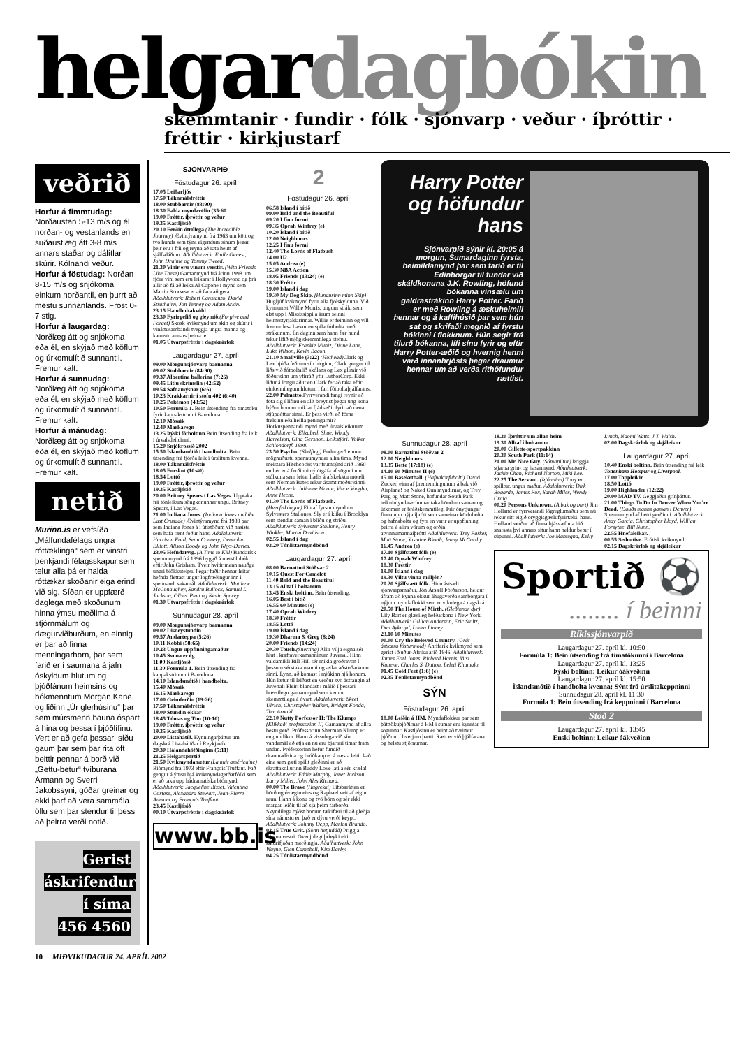helgardagbókin
skemmtanir · fundir · fólk · sjónvarp · veður · íþróttir · fréttir · kirkjustarf
veðrið
Horfur á fimmtudag: Norðaustan 5-13 m/s og él norðan- og vestanlands en suðaustlæg átt 3-8 m/s annars staðar og dálítlar skúrir. Kólnandi veður.
Horfur á föstudag: Norðan 8-15 m/s og snjókoma einkum norðantil, en þurrt að mestu sunnanlands. Frost 0-7 stig.
Horfur á laugardag: Norðlæg átt og snjókoma eða él, en skýjað með köflum og úrkomulítið sunnantil. Fremur kalt.
Horfur á sunnudag: Norðlæg átt og snjókoma eða él, en skýjað með köflum og úrkomulítið sunnantil. Fremur kalt.
Horfur á mánudag: Norðlæg átt og snjókoma eða él, en skýjað með köflum og úrkomulítið sunnantil. Fremur kalt.
netið
Murinn.is er vefsíða „Málfundafélags ungra róttæklinga“ sem er vinstri þenkjandi félagsskapur sem telur alla þá er halda róttækar skoðanir eiga erindi við sig. Síðan er uppfærð daglega með skoðunum hinna ýmsu meðlima á stjórnmálum og dægurviðburðum, en einnig er þar að finna menningarhorn, þar sem farið er í saumana á jafn óskyldum hlutum og þjóðfánum heimsins og bókmenntum Morgan Kane, og liðinn „Úr glerhúsinu“ þar sem múrsmenn bauna óspart á hina og þessa í þjóðlífinu. Vert er að gefa þessari síðu gaum þar sem þar rita oft beittir pennar á borð við „Gettu-betur“ tvíburana Ármann og Sverri Jakobssyni, góðar greinar og ekki þarf að vera sammála öllu sem þar stendur til þess að þeirra verði notið.
Gerist
áskrifendur
í síma
456 4560
SJÓNVARPIÐ
Föstudagur 26. apríl
17.05 Leiðarljós
17.50 Táknmálsfréttir
18.00 Stubbarnir (83:90)
18.30 Falda myndavélin (35:60
19.00 Fréttir, íþróttir og veður
19.35 Kastljósið
20.10 Ferðin ótrúlega.(The Incredible Journey) Ævintýramynd frá 1963 um kött og tvo hunda sem týna eigendum sínum þegar þeir eru í fríi og reyna að rata heim af sjálfsdáðum. Aðalhlutverk: Émile Genest, John Drainie og Tommy Tweed.
21.30 Vinir eru vinum verstir. (With Friends Like These) Gamanmynd frá árinu 1998 um fjóra vini sem eru leikarar í Hollywood og þrá allir að fá að leika Al Capone í mynd sem Martin Scorsese er að fara að gera. Aðalhlutverk: Robert Canstanzo, David Strathairn, Jon Tenney og Adam Arkin.
23.15 Handboltakvöld
23.30 Fyrirgefið og gleymið.(Forgive and Forget) Skosk kvikmynd um skin og skúrir í vináttusambandi tveggja ungra manna og kærustu annars þeirra. e.
01.05 Útvarpsfréttir í dagskrárlok
Laugardagur 27. apríl
09.00 Morgunsjónvarp barnanna
09.02 Stubbarnir (84:90)
09.37 Albertína ballerína (7:26)
09.45 Litlu skrímslin (42:52)
09.54 Safnamýsnar (6:6)
10.23 Krakkarnir í stofu 402 (6:40)
10.25 Pokémon (43:52)
10.50 Formúla 1. Bein útsending frá tímatöku fyrir kappakstrinn í Barcelona.
12.10 Mósaík
12.40 Markaregn
13.25 Þýski fótboltinn. Bein útsending frá leik í úrvalsdeildinni.
15.20 Snjókrossið 2002
15.50 Íslandsmótið í handbolta. Bein útsending frá fjórða leik í úrslitum kvenna.
18.00 Táknmálsfréttir
18.05 Forskot (10:40)
18.54 Lottó
19.00 Fréttir, íþróttir og veður
19.35 Kastljósið
20.00 Britney Spears í Las Vegas. Upptaka frá tónleikum söngkonunnar ungu, Britney Spears, í Las Vegas.
21.00 Indiana Jones. (Indiana Jones and the Last Crusade) Ævintýramynd frá 1989 þar sem Indiana Jones á í útistöðum við nasista sem hafa rænt föður hans. Aðalhlutverk: Harrison Ford, Sean Connery, Denholm Elliott, Alison Doody og John Rhys-Davies.
23.05 Hefndarvíg. (A Time to Kill) Bandarísk spennumynd frá 1996 byggð á metsölubók eftir John Grisham. Tveir hvítir menn nauðga ungri blökkutelpu. Þegar faðir hennar leitar hefnda fléttast ungur lögfræðingur inn í spennandi sakamál. Aðalhlutverk: Matthew McConaughey, Sandra Bullock, Samuel L. Jackson, Oliver Platt og Kevin Spacey.
01.30 Útvarpsfréttir í dagskrárlok
Sunnudagur 28. apríl
09.00 Morgunsjónvarp barnanna
09.02 Disneystundin
09.57 Andarteppa (5:26)
10.11 Kobbi (58:65)
10.23 Ungur uppfinningamaður
10.45 Svona er ég
11.00 Kastljósið
11.30 Formúla 1. Bein útsending frá kappakstrinum í Barcelona.
14.10 Íslandsmótið í handbolta.
15.40 Mósaík
16.15 Markaregn
17.00 Geimferðin (19:26)
17.50 Táknmálsfréttir
18.00 Stundin okkar
18.45 Tómas og Tim (10:10)
19.00 Fréttir, íþróttir og veður
19.35 Kastljósið
20.00 Listahátíð. Kynningarþáttur um dagskrá Listahátíðar í Reykjavík.
20.30 Hálandahöfðinginn (5:11)
21.25 Helgarsportið
21.50 Kvikmyndanætur.(La nuit américaine) Bíómynd frá 1973 eftir François Truffaut. Það gengur á ýmsu hjá kvikmyndagerðarfólki sem er að taka upp hádramatíska bíómynd. Aðalhlutverk: Jacqueline Bisset, Valentina Cortese, Alexandra Stewart, Jean-Pierre Aumont og François Truffaut.
23.45 Kastljósið
00.10 Útvarpsfréttir í dagskrárlok
www.bb.is
2
Föstudagur 26. apríl
06.58 Ísland í bítið
09.00 Bold and the Beautiful
09.20 Í fínu formi
09.35 Oprah Winfrey (e)
10.20 Ísland í bítið
12.00 Neighbours
12.25 Í fínu formi
12.40 The Lords of Flatbush
14.00 U2
15.05 Andrea (e)
15.30 NBA Action
18.05 Friends (13:24) (e)
18.30 Fréttir
19.00 Ísland í dag
19.30 My Dog Skip. (Hundurinn minn Skip) Hugljúf kvikmynd fyrir alla fjölskylduna. Við kynnumst Willie Morris, ungum strák, sem elst upp í Mississippi á árum seinni heimsstyrjaldarinnar. Willie er feiminn og vill fremur lesa bækur en spila fótbolta með strákunum. En daginn sem hann fær hund tekur lífið mjög skemmtilega stefnu. Aðalhlutverk: Frankie Muniz, Diane Lane, Luke Wilson, Kevin Bacon.
21.10 Smallville (3:22) (Hothead) Clark og Lex bjóða feðrum sín birginn, Clark gengur til liðs við fótboltalið skólans og Lex glímir við föður sinn um yfirráð yfir LuthorCorp. Ekki líður á löngu áður en Clark fer að taka eftir einkennilegum hlutum í fari fótboltaþjálfarans.
22.00 Palmetto. Fyrrverandi fangi reynir að fóta sig í lífinu en allt breytist þegar ung kona býður honum miklar fjárhæðir fyrir að ræna stjúpdóttur sinni. Er þess virði að fórna frelsinu eða heilla peningarnir? Hörkuspennandi mynd með úrvalsleikurum. Aðalhlutverk: Elizabeth Shue, Woody Harrelson, Gina Gershon. Leikstjóri: Volker Schlöndorff. 1998.
23.50 Psycho. (Skelfing) Endurgerð einnar mögnuðustu spennumyndar allra tíma. Mynd meistara Hitchcocks var frumsýnd árið 1960 en hér er á ferðinni ný útgáfa af söguni um stúlkuna sem leitar hælis á afskekktu móteli sem Norman Bates rekur ásamt móður sinni. Aðalhlutverk: Julianne Moore, Vince Vaughn, Anne Heche.
01.30 The Lords of Flatbush.(Hverfiskóngar) Ein af fyrstu myndum Sylvesters Stallones. Sly er í klíku í Brooklyn sem stendur saman í blíðu og stríðu. Aðalhlutverk: Sylvester Stallone, Henry Winkler, Martin Davidson.
02.55 Ísland í dag
03.20 Tónlistarmyndbönd
Laugardagur 27. apríl
08.00 Barnatími Stöðvar 2
10.15 Quest For Camelot
11.40 Bold and the Beautiful
13.15 Alltaf í boltanum
13.45 Enski boltinn. Bein útsending.
16.05 Best í bítið
16.55 60 Minutes (e)
17.40 Oprah Winfrey
18.30 Fréttir
18.55 Lottó
19.00 Ísland í dag
19.30 Dharma & Greg (8:24)
20.00 Friends (14:24)
20.30 Touch.(Snerting) Allir vilja eigna sér hlut í kraftaverkamanninum Juvenal. Hinn valdamikli Bill Hill sér mikla gróðravon í þessum sérstaka manni og ætlar aðstoðarkonu sinni, Lynn, að komast í mjúkinn hjá honum. Hún lætur til leiðast en verður svo ástfangin af Juvenal! Fleiri blandast í málið í þessari hressilegu gamanmynd sem kemur skemmtilega á óvart. Aðalhlutverk: Skeet Ulrich, Christopher Walken, Bridget Fonda, Tom Arnold.
22.10 Nutty Porfessor II: The Klumps (Klikkaði prófessorinn II) Gamanmynd af allra bestu gerð. Prófessorinn Sherman Klump er engum líkur. Hann á vissulega við sín vandamál að etja en nú eru bjartari tímar fram undan. Prófessorinn hefur fundið draumadísina og brúðkaup er á næsta leiti. Það eina sem gæti spillt gleðinni er að skrattakollurinn Buddy Love láti á sér kræla! Aðalhlutverk: Eddie Murphy, Janet Jackson, Larry Miller, John Ales Richard.
00.00 The Brave (Hugrekki) Lífsbaráttan er hörð og óvægin eins og Raphael veit af eigin raun. Hann á konu og tvö börn og sér ekki margar leiðir til að sjá þeim farborða. Skyndilega býðst honum tækifæri til að gleðja sína nánustu en það er dýru verði keypt. Aðalhlutverk: Johnny Depp, Marlon Brando.
02.15 True Grit. (Sönn hetjudáð) Þriggja stjarna vestri. Óvenjulegt þríeyki eltir kaldrifjaðan morðingja. Aðalhlutverk: John Wayne, Glen Campbell, Kim Darby.
04.25 Tónlistarmyndbönd
Harry Potter og höfundur hans
Sjónvarpið sýnir kl. 20:05 á morgun, Sumardaginn fyrsta, heimildamynd þar sem farið er til Edinborgar til fundar við skáldkonuna J.K. Rowling, höfund bókanna vinsælu um galdrastrákinn Harry Potter. Farið er með Rowling á æskuheimili hennar og á kaffihúsið þar sem hún sat og skrifaði megnið af fyrstu bókinni í flokknum. Hún segir frá tilurð bókanna, lífi sínu fyrir og eftir Harry Potter-æðið og hvernig henni varð innanbrjósts þegar draumur hennar um að verða rithöfundur rættist.
Sunnudagur 28. apríl
08.00 Barnatími Stöðvar 2
12.00 Neighbours
13.35 Bette (17:18) (e)
14.10 60 Minutes II (e)
15.00 Baseketball. (Hafnakörfubolti) David Zucker, einn af þremenningunum á bak við Airplane! og Naked Gun myndirnar, og Trey Parg og Matt Stone, höfundar South Park teiknimyndaseríunnar taka höndum saman og útkoman er bráðskemmtileg. Þrír ónytjungar finna upp nýja íþrótt sem sameinar körfubolta og hafnabolta og fyrr en varir er uppfinning þeirra á allra vörum og orðin atvinnumannaíþrótt! Aðalhlutverk: Trey Parker, Matt Stone, Yasmine Bleeth, Jenny McCarthy.
16.45 Andrea (e)
17.10 Sjálfstætt fólk (e)
17.40 Oprah Winfrey
18.30 Fréttir
19.00 Ísland í dag
19.30 Viltu vinna milljón?
20.20 Sjálfstætt fólk. Hinn ástsæli sjónvarpsmaður, Jón Ársæll Þórðarson, heldur áfram að kynna okkur áhugaverða samborgara í nýjum myndaflokki sem er vikulega á dagskrá.
20.50 The House of Mirth. (Gleðinnar dyr) Lily Bart er glæsileg hefðarkona í New York. Aðalhlutverk: Gillian Anderson, Eric Stoltz, Dan Aykroyd, Laura Linney.
23.10 60 Minutes
00.00 Cry the Beloved Country. (Grát ástkæra fósturmold) Áhrifarík kvikmynd sem gerist í Suður-Afríku árið 1946. Aðalhlutverk: James Earl Jones, Richard Harris, Vusi Kunene, Charles S. Dutton, Leleti Khumalo.
01.45 Cold Feet (1:6) (e)
02.35 Tónlistarmyndbönd
SÝN
Föstudagur 26. apríl
18.00 Leiðin á HM. Myndaflokkur þar sem þátttökuþjóðirnar á HM í sumar eru kynntar til sögunnar. Kastljósinu er beint að tveimur þjóðum í hverjum þætti. Rætt er við þjálfarana og helstu stjörnurnar.
18.30 Íþróttir um allan heim
19.30 Alltaf í boltanum
20.00 Gillette-sportpakkinn
20.30 South Park (11:14)
21.00 Mr. Nice Guy. (Sómapiltur) Þriggja stjarna grín- og hasarmynd. Aðalhlutverk: Jackie Chan, Richard Norton, Miki Lee.
22.25 The Servant. (Þjónninn) Tony er spilltur, ungur maður. Aðalhlutverk: Dirk Bogarde, James Fox, Sarah Miles, Wendy Craig.
00.20 Persons Unknown. (Á bak og burt) Jim Holland er fyrrverandi lögreglumaður sem nú rekur sitt eigið öryggisgæslufyrirtæki. hans. Holland verður að finna hjásvæfuna hið snarasta því annars situr hann heldur betur í súpunni. Aðalhlutverk: Joe Mantegna, Kelly Lynch, Naomi Watts, J.T. Walsh.
02.00 Dagskrárlok og skjáleikur
Laugardagur 27. apríl
10.40 Enski boltinn. Bein útsending frá leik Tottenham Hotspur og Liverpool.
17.00 Toppleikir
18.50 Lottó
19.00 Highlander (12:22)
20.00 MAD TV. Geggjaður grínþáttur.
21.00 Things To Do In Denver When You´re Dead. (Dauðs manns gaman í Denver) Spennumynd af betri gerðinni. Aðalhlutverk: Andy Garcia, Christopher Lloyd, William Forsythe, Bill Nunn.
22.55 Hnefaleikar. .
00.55 Seductive. Erótísk kvikmynd.
02.15 Dagskrárlok og skjáleikur
Sportið ⚽
........ í beinni
Ríkissjónvarpið
Laugardagur 27. apríl kl. 10:50
Formúla 1: Bein útsending frá tímatökunni í Barcelona
Laugardagur 27. apríl kl. 13:25
Þýski boltinn: Leikur óákveðinn
Laugardagur 27. apríl kl. 15:50
Íslandsmótið í handbolta kvenna: Sýnt frá úrslitakeppninni
Sunnudagur 28. apríl kl. 11:30
Formúla 1: Bein útsending frá keppninni í Barcelona
Stöð 2
Laugardagur 27. apríl kl. 13:45
Enski boltinn: Leikur óákveðinn
10 MIÐVIKUDAGUR 24. APRÍL 2002